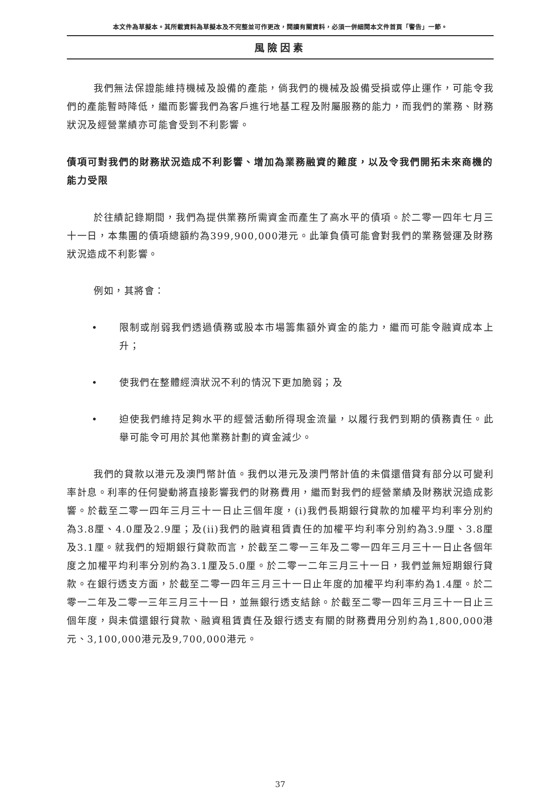本文件為草擬本。其所載資料為草擬本及不完整並可作更改，閱讀有關資料，必須一併細閱本文件首頁「警告」一節。
風險因素
我們無法保證能維持機械及設備的產能，倘我們的機械及設備受損或停止運作，可能令我們的產能暫時降低，繼而影響我們為客戶進行地基工程及附屬服務的能力，而我們的業務、財務狀況及經營業績亦可能會受到不利影響。
債項可對我們的財務狀況造成不利影響、增加為業務融資的難度，以及令我們開拓未來商機的能力受限
於往績記錄期間，我們為提供業務所需資金而產生了高水平的債項。於二零一四年七月三十一日，本集團的債項總額約為399,900,000港元。此筆負債可能會對我們的業務營運及財務狀況造成不利影響。
例如，其將會：
• 限制或削弱我們透過債務或股本市場籌集額外資金的能力，繼而可能令融資成本上升；
• 使我們在整體經濟狀況不利的情況下更加脆弱；及
• 迫使我們維持足夠水平的經營活動所得現金流量，以履行我們到期的債務責任。此舉可能令可用於其他業務計劃的資金減少。
我們的貸款以港元及澳門幣計值。我們以港元及澳門幣計值的未償還借貸有部分以可變利率計息。利率的任何變動將直接影響我們的財務費用，繼而對我們的經營業績及財務狀況造成影響。於截至二零一四年三月三十一日止三個年度，(i)我們長期銀行貸款的加權平均利率分別約為3.8厘、4.0厘及2.9厘；及(ii)我們的融資租賃責任的加權平均利率分別約為3.9厘、3.8厘及3.1厘。就我們的短期銀行貸款而言，於截至二零一三年及二零一四年三月三十一日止各個年度之加權平均利率分別約為3.1厘及5.0厘。於二零一二年三月三十一日，我們並無短期銀行貸款。在銀行透支方面，於截至二零一四年三月三十一日止年度的加權平均利率約為1.4厘。於二零一二年及二零一三年三月三十一日，並無銀行透支結餘。於截至二零一四年三月三十一日止三個年度，與未償還銀行貸款、融資租賃責任及銀行透支有關的財務費用分別約為1,800,000港元、3,100,000港元及9,700,000港元。
37